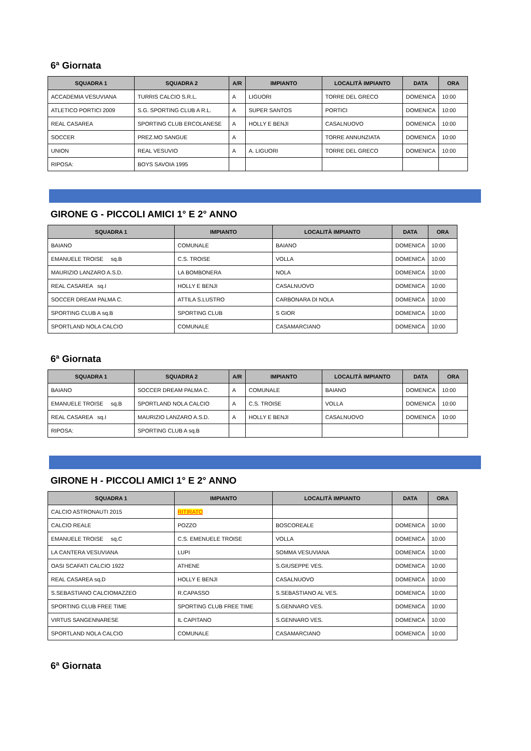6ª Giornata
| SQUADRA 1 | SQUADRA 2 | A/R | IMPIANTO | LOCALITÀ IMPIANTO | DATA | ORA |
| --- | --- | --- | --- | --- | --- | --- |
| ACCADEMIA VESUVIANA | TURRIS CALCIO S.R.L. | A | LIGUORI | TORRE DEL GRECO | DOMENICA | 10:00 |
| ATLETICO PORTICI 2009 | S.G. SPORTING CLUB A R.L. | A | SUPER SANTOS | PORTICI | DOMENICA | 10:00 |
| REAL CASAREA | SPORTING CLUB ERCOLANESE | A | HOLLY E BENJI | CASALNUOVO | DOMENICA | 10:00 |
| SOCCER | PREZ.MO SANGUE | A | | TORRE ANNUNZIATA | DOMENICA | 10:00 |
| UNION | REAL VESUVIO | A | A. LIGUORI | TORRE DEL GRECO | DOMENICA | 10:00 |
| RIPOSA: | BOYS SAVOIA 1995 | | | | | |
GIRONE G - PICCOLI AMICI 1° E 2° ANNO
| SQUADRA 1 | IMPIANTO | LOCALITÀ IMPIANTO | DATA | ORA |
| --- | --- | --- | --- | --- |
| BAIANO | COMUNALE | BAIANO | DOMENICA | 10:00 |
| EMANUELE TROISE sq.B | C.S. TROISE | VOLLA | DOMENICA | 10:00 |
| MAURIZIO LANZARO A.S.D. | LA BOMBONERA | NOLA | DOMENICA | 10:00 |
| REAL CASAREA sq.I | HOLLY E BENJI | CASALNUOVO | DOMENICA | 10:00 |
| SOCCER DREAM PALMA C. | ATTILA S.LUSTRO | CARBONARA DI NOLA | DOMENICA | 10:00 |
| SPORTING CLUB A sq.B | SPORTING CLUB | S GIOR | DOMENICA | 10:00 |
| SPORTLAND NOLA CALCIO | COMUNALE | CASAMARCIANO | DOMENICA | 10:00 |
6ª Giornata
| SQUADRA 1 | SQUADRA 2 | A/R | IMPIANTO | LOCALITÀ IMPIANTO | DATA | ORA |
| --- | --- | --- | --- | --- | --- | --- |
| BAIANO | SOCCER DREAM PALMA C. | A | COMUNALE | BAIANO | DOMENICA | 10:00 |
| EMANUELE TROISE sq.B | SPORTLAND NOLA CALCIO | A | C.S. TROISE | VOLLA | DOMENICA | 10:00 |
| REAL CASAREA sq.I | MAURIZIO LANZARO A.S.D. | A | HOLLY E BENJI | CASALNUOVO | DOMENICA | 10:00 |
| RIPOSA: | SPORTING CLUB A sq.B | | | | | |
GIRONE H - PICCOLI AMICI 1° E 2° ANNO
| SQUADRA 1 | IMPIANTO | LOCALITÀ IMPIANTO | DATA | ORA |
| --- | --- | --- | --- | --- |
| CALCIO ASTRONAUTI 2015 | RITIRATO | | | |
| CALCIO REALE | POZZO | BOSCOREALE | DOMENICA | 10:00 |
| EMANUELE TROISE sq.C | C.S. EMENUELE TROISE | VOLLA | DOMENICA | 10:00 |
| LA CANTERA VESUVIANA | LUPI | SOMMA VESUVIANA | DOMENICA | 10:00 |
| OASI SCAFATI CALCIO 1922 | ATHENE | S.GIUSEPPE VES. | DOMENICA | 10:00 |
| REAL CASAREA sq.D | HOLLY E BENJI | CASALNUOVO | DOMENICA | 10:00 |
| S.SEBASTIANO CALCIOMAZZEO | R.CAPASSO | S.SEBASTIANO AL VES. | DOMENICA | 10:00 |
| SPORTING CLUB FREE TIME | SPORTING CLUB FREE TIME | S.GENNARO VES. | DOMENICA | 10:00 |
| VIRTUS SANGENNARESE | IL CAPITANO | S.GENNARO VES. | DOMENICA | 10:00 |
| SPORTLAND NOLA CALCIO | COMUNALE | CASAMARCIANO | DOMENICA | 10:00 |
6ª Giornata